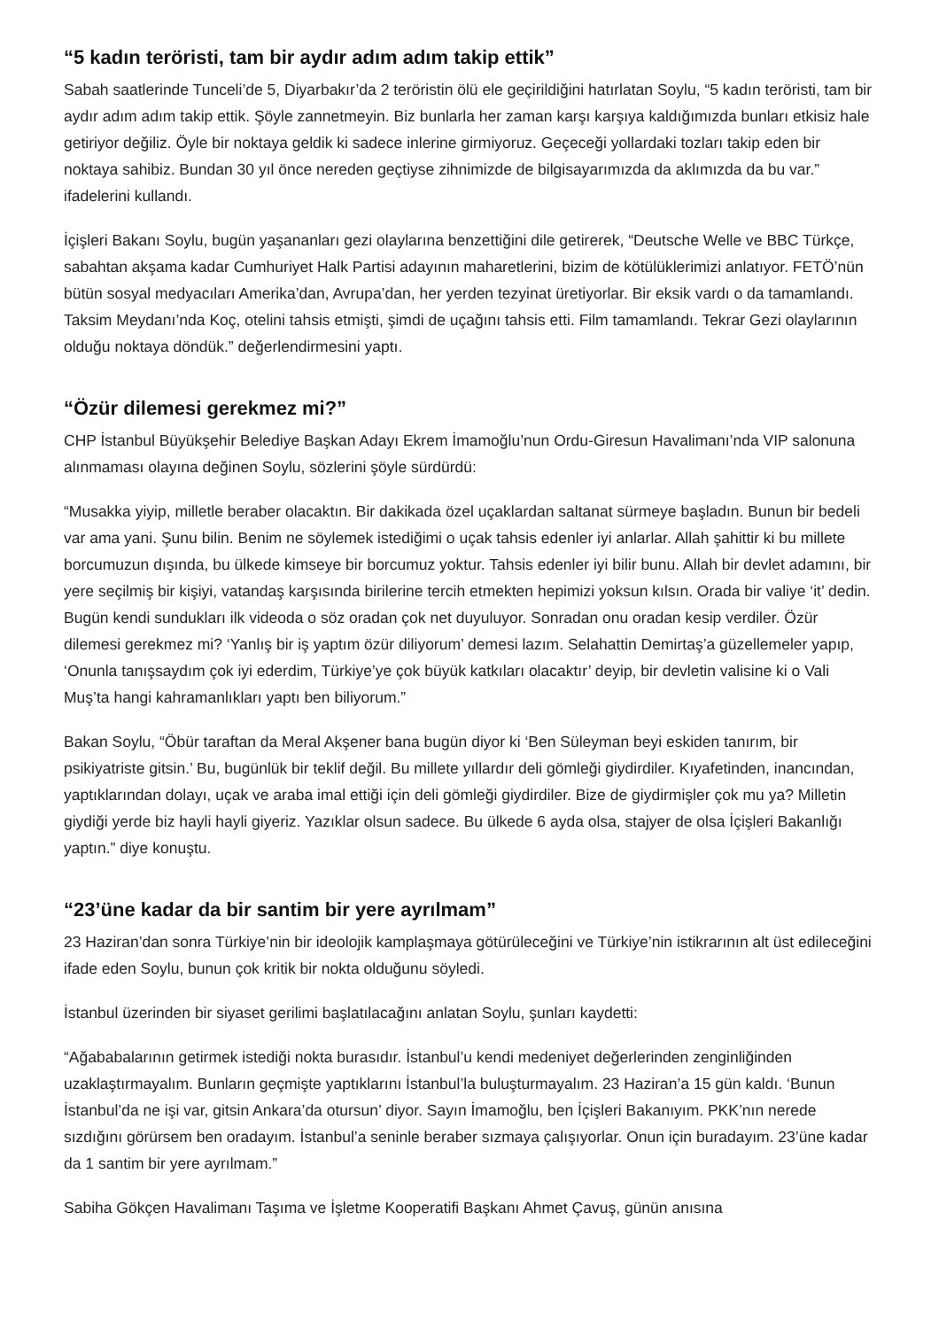“5 kadın teröristi, tam bir aydır adım adım takip ettik”
Sabah saatlerinde Tunceli’de 5, Diyarbakır’da 2 teröristin ölü ele geçirildiğini hatırlatan Soylu, “5 kadın teröristi, tam bir aydır adım adım takip ettik. Şöyle zannetmeyin. Biz bunlarla her zaman karşı karşıya kaldığımızda bunları etkisiz hale getiriyor değiliz. Öyle bir noktaya geldik ki sadece inlerine girmiyoruz. Geçeceği yollardaki tozları takip eden bir noktaya sahibiz. Bundan 30 yıl önce nereden geçtiyse zihnimizde de bilgisayarımızda da aklımızda da bu var.” ifadelerini kullandı.
İçişleri Bakanı Soylu, bugün yaşananları gezi olaylarına benzettiğini dile getirerek, “Deutsche Welle ve BBC Türkçe, sabahtan akşama kadar Cumhuriyet Halk Partisi adayının maharetlerini, bizim de kötülüklerimizi anlatıyor. FETÖ’nün bütün sosyal medyacıları Amerika’dan, Avrupa’dan, her yerden tezyinat üretiyorlar. Bir eksik vardı o da tamamlandı. Taksim Meydanı’nda Koç, otelini tahsis etmişti, şimdi de uçağını tahsis etti. Film tamamlandı. Tekrar Gezi olaylarının olduğu noktaya döndük.” değerlendirmesini yaptı.
“Özür dilemesi gerekmez mi?”
CHP İstanbul Büyükşehir Belediye Başkan Adayı Ekrem İmamoğlu’nun Ordu-Giresun Havalimanı’nda VIP salonuna alınmaması olayına değinen Soylu, sözlerini şöyle sürdürdü:
“Musakka yiyip, milletle beraber olacaktın. Bir dakikada özel uçaklardan saltanat sürmeye başladın. Bunun bir bedeli var ama yani. Şunu bilin. Benim ne söylemek istediğimi o uçak tahsis edenler iyi anlarlar. Allah şahittir ki bu millete borcumuzun dışında, bu ülkede kimseye bir borcumuz yoktur. Tahsis edenler iyi bilir bunu. Allah bir devlet adamını, bir yere seçilmiş bir kişiyi, vatandaş karşısında birilerine tercih etmekten hepimizi yoksun kılsın. Orada bir valiye ‘it’ dedin. Bugün kendi sundukları ilk videoda o söz oradan çok net duyuluyor. Sonradan onu oradan kesip verdiler. Özür dilemesi gerekmez mi? ‘Yanlış bir iş yaptım özür diliyorum’ demesi lazım. Selahattin Demirtaş’a güzellemeler yapıp, ‘Onunla tanışsaydım çok iyi ederdim, Türkiye’ye çok büyük katkıları olacaktır’ deyip, bir devletin valisine ki o Vali Muş’ta hangi kahramanlıkları yaptı ben biliyorum.”
Bakan Soylu, “Öbür taraftan da Meral Akşener bana bugün diyor ki ‘Ben Süleyman beyi eskiden tanırım, bir psikiyatriste gitsin.’ Bu, bugünlük bir teklif değil. Bu millete yıllardır deli gömleği giydirdiler. Kıyafetinden, inancından, yaptıklarından dolayı, uçak ve araba imal ettiği için deli gömleği giydirdiler. Bize de giydirmişler çok mu ya? Milletin giydiği yerde biz hayli hayli giyeriz. Yazıklar olsun sadece. Bu ülkede 6 ayda olsa, stajyer de olsa İçişleri Bakanlığı yaptın.” diye konuştu.
“23’üne kadar da bir santim bir yere ayrılmam”
23 Haziran’dan sonra Türkiye’nin bir ideolojik kamplaşmaya götürüleceğini ve Türkiye’nin istikrarının alt üst edileceğini ifade eden Soylu, bunun çok kritik bir nokta olduğunu söyledi.
İstanbul üzerinden bir siyaset gerilimi başlatılacağını anlatan Soylu, şunları kaydetti:
“Ağababalarının getirmek istediği nokta burasıdır. İstanbul’u kendi medeniyet değerlerinden zenginliğinden uzaklaştırmayalım. Bunların geçmişte yaptıklarını İstanbul’la buluşturmayalım. 23 Haziran’a 15 gün kaldı. ‘Bunun İstanbul’da ne işi var, gitsin Ankara’da otursun’ diyor. Sayın İmamoğlu, ben İçişleri Bakanıyım. PKK’nın nerede sızdığını görürsem ben oradayım. İstanbul’a seninle beraber sızmaya çalışıyorlar. Onun için buradayım. 23’üne kadar da 1 santim bir yere ayrılmam.”
Sabiha Gökçen Havalimanı Taşıma ve İşletme Kooperatifi Başkanı Ahmet Çavuş, günün anısına